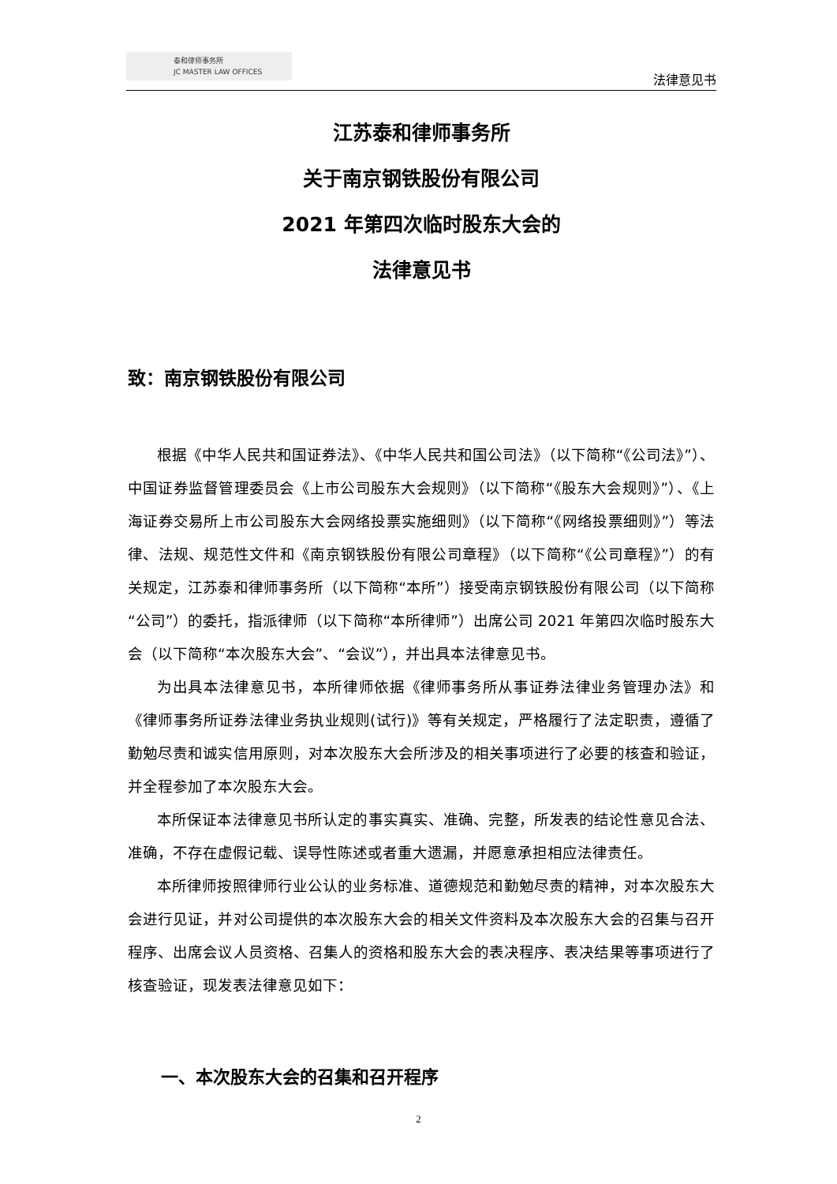泰和律师事务所
JC MASTER LAW OFFICES
法律意见书
江苏泰和律师事务所
关于南京钢铁股份有限公司
2021 年第四次临时股东大会的
法律意见书
致：南京钢铁股份有限公司
根据《中华人民共和国证券法》、《中华人民共和国公司法》（以下简称“《公司法》”）、中国证券监督管理委员会《上市公司股东大会规则》（以下简称“《股东大会规则》”）、《上海证券交易所上市公司股东大会网络投票实施细则》（以下简称“《网络投票细则》”）等法律、法规、规范性文件和《南京钢铁股份有限公司章程》（以下简称“《公司章程》”）的有关规定，江苏泰和律师事务所（以下简称“本所”）接受南京钢铁股份有限公司（以下简称“公司”）的委托，指派律师（以下简称“本所律师”）出席公司 2021 年第四次临时股东大会（以下简称“本次股东大会”、“会议”），并出具本法律意见书。
为出具本法律意见书，本所律师依据《律师事务所从事证券法律业务管理办法》和《律师事务所证券法律业务执业规则(试行)》等有关规定，严格履行了法定职责，遵循了勤勉尽责和诚实信用原则，对本次股东大会所涉及的相关事项进行了必要的核查和验证，并全程参加了本次股东大会。
本所保证本法律意见书所认定的事实真实、准确、完整，所发表的结论性意见合法、准确，不存在虚假记载、误导性陈述或者重大遗漏，并愿意承担相应法律责任。
本所律师按照律师行业公认的业务标准、道德规范和勤勉尽责的精神，对本次股东大会进行见证，并对公司提供的本次股东大会的相关文件资料及本次股东大会的召集与召开程序、出席会议人员资格、召集人的资格和股东大会的表决程序、表决结果等事项进行了核查验证，现发表法律意见如下：
一、本次股东大会的召集和召开程序
2